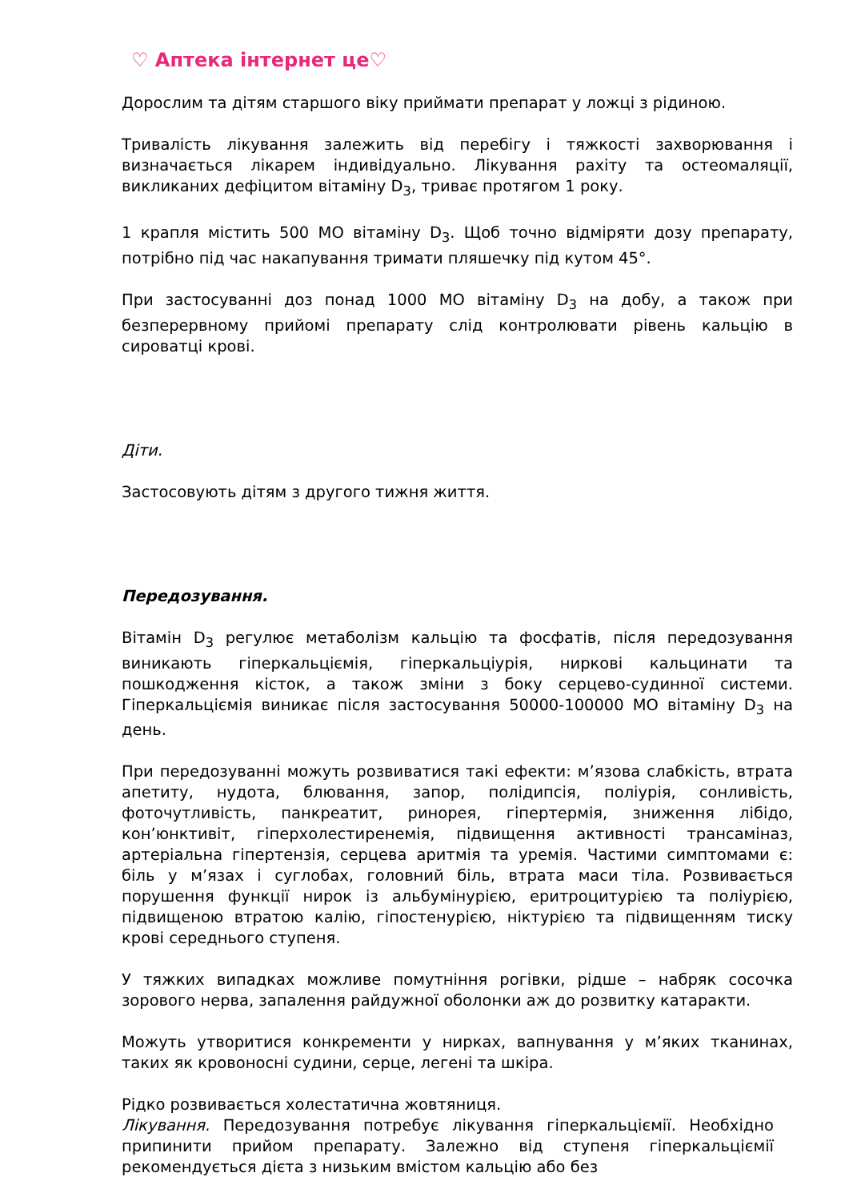♡ Аптека інтернет це♡
Дорослим та дітям старшого віку приймати препарат у ложці з рідиною.
Тривалість лікування залежить від перебігу і тяжкості захворювання і визначається лікарем індивідуально. Лікування рахіту та остеомаляції, викликаних дефіцитом вітаміну D<sub>3</sub>, триває протягом 1 року.
1 крапля містить 500 МО вітаміну D<sub>3</sub>. Щоб точно відміряти дозу препарату, потрібно під час накапування тримати пляшечку під кутом 45°.
При застосуванні доз понад 1000 МО вітаміну D<sub>3</sub> на добу, а також при безперервному прийомі препарату слід контролювати рівень кальцію в сироватці крові.
Діти.
Застосовують дітям з другого тижня життя.
Передозування.
Вітамін D<sub>3</sub> регулює метаболізм кальцію та фосфатів, після передозування виникають гіперкальціємія, гіперкальціурія, ниркові кальцинати та пошкодження кісток, а також зміни з боку серцево-судинної системи. Гіперкальціємія виникає після застосування 50000-100000 МО вітаміну D<sub>3</sub> на день.
При передозуванні можуть розвиватися такі ефекти: м’язова слабкість, втрата апетиту, нудота, блювання, запор, полідипсія, поліурія, сонливість, фоточутливість, панкреатит, ринорея, гіпертермія, зниження лібідо, кон’юнктивіт, гіперхолестиренемія, підвищення активності трансаміназ, артеріальна гіпертензія, серцева аритмія та уремія. Частими симптомами є: біль у м’язах і суглобах, головний біль, втрата маси тіла. Розвивається порушення функції нирок із альбумінурією, еритроцитурією та поліурією, підвищеною втратою калію, гіпостенурією, ніктурією та підвищенням тиску крові середнього ступеня.
У тяжких випадках можливе помутніння рогівки, рідше – набряк сосочка зорового нерва, запалення райдужної оболонки аж до розвитку катаракти.
Можуть утворитися конкременти у нирках, вапнування у м’яких тканинах, таких як кровоносні судини, серце, легені та шкіра.
Рідко розвивається холестатична жовтяниця.
Лікування. Передозування потребує лікування гіперкальціємії. Необхідно припинити прийом препарату. Залежно від ступеня гіперкальціємії рекомендується дієта з низьким вмістом кальцію або без